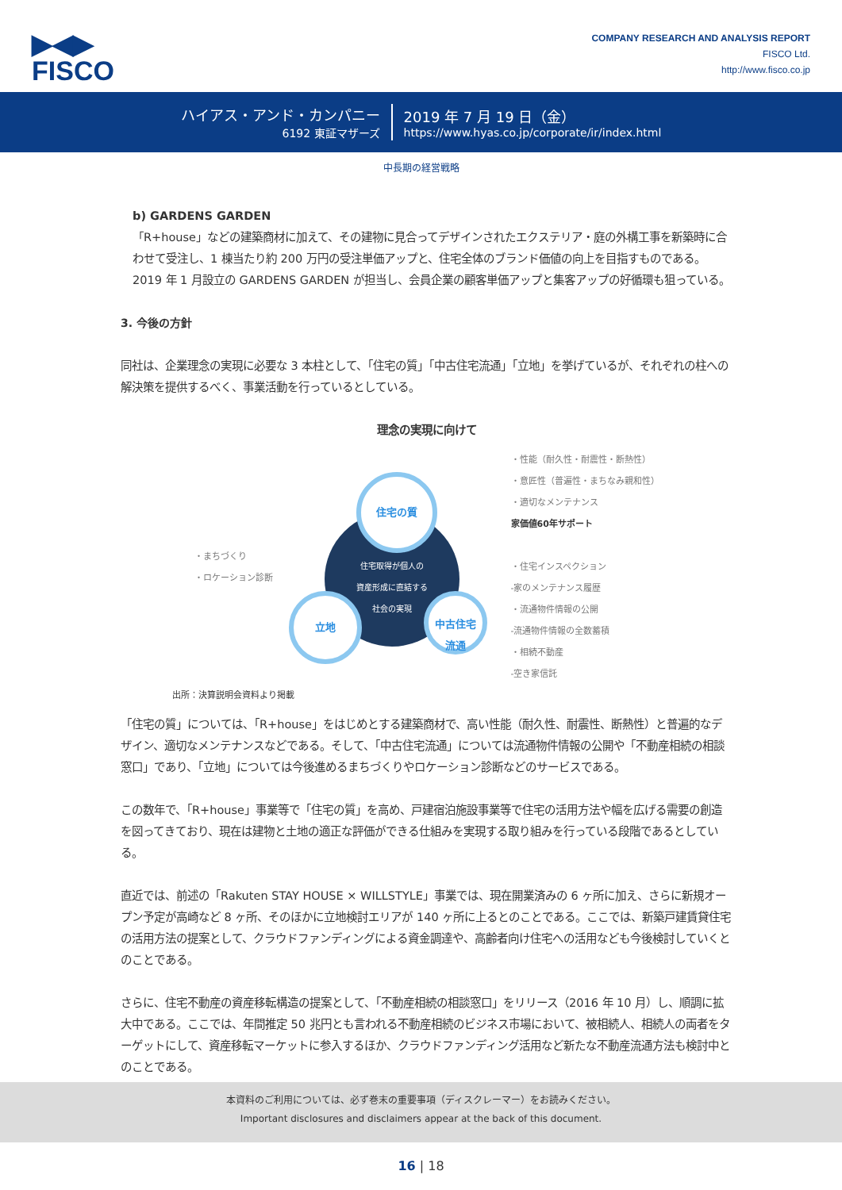▶◀▶
FISCO
COMPANY RESEARCH AND ANALYSIS REPORT
FISCO Ltd.
http://www.fisco.co.jp
ハイアス・アンド・カンパニー
6192 東証マザーズ
2019 年 7 月 19 日（金）
https://www.hyas.co.jp/corporate/ir/index.html
中長期の経営戦略
b) GARDENS GARDEN
「R+house」などの建築商材に加えて、その建物に見合ってデザインされたエクステリア・庭の外構工事を新築時に合わせて受注し、1 棟当たり約 200 万円の受注単価アップと、住宅全体のブランド価値の向上を目指すものである。2019 年 1 月設立の GARDENS GARDEN が担当し、会員企業の顧客単価アップと集客アップの好循環も狙っている。
3. 今後の方針
同社は、企業理念の実現に必要な 3 本柱として、「住宅の質」「中古住宅流通」「立地」を挙げているが、それぞれの柱への解決策を提供するべく、事業活動を行っているとしている。
理念の実現に向けて
・まちづくり
・ロケーション診断
住宅取得が個人の
資産形成に直結する
社会の実現
住宅の質
立地
中古住宅
流通
・性能（耐久性・耐震性・断熱性）
・意匠性（普遍性・まちなみ親和性）
・適切なメンテナンス
家価値60年サポート
・住宅インスペクション
-家のメンテナンス履歴
・流通物件情報の公開
-流通物件情報の全数蓄積
・相続不動産
-空き家信託
出所：決算説明会資料より掲載
「住宅の質」については、「R+house」をはじめとする建築商材で、高い性能（耐久性、耐震性、断熱性）と普遍的なデザイン、適切なメンテナンスなどである。そして、「中古住宅流通」については流通物件情報の公開や「不動産相続の相談窓口」であり、「立地」については今後進めるまちづくりやロケーション診断などのサービスである。
この数年で、「R+house」事業等で「住宅の質」を高め、戸建宿泊施設事業等で住宅の活用方法や幅を広げる需要の創造を図ってきており、現在は建物と土地の適正な評価ができる仕組みを実現する取り組みを行っている段階であるとしている。
直近では、前述の「Rakuten STAY HOUSE × WILLSTYLE」事業では、現在開業済みの 6 ヶ所に加え、さらに新規オープン予定が高崎など 8 ヶ所、そのほかに立地検討エリアが 140 ヶ所に上るとのことである。ここでは、新築戸建賃貸住宅の活用方法の提案として、クラウドファンディングによる資金調達や、高齢者向け住宅への活用なども今後検討していくとのことである。
さらに、住宅不動産の資産移転構造の提案として、「不動産相続の相談窓口」をリリース（2016 年 10 月）し、順調に拡大中である。ここでは、年間推定 50 兆円とも言われる不動産相続のビジネス市場において、被相続人、相続人の両者をターゲットにして、資産移転マーケットに参入するほか、クラウドファンディング活用など新たな不動産流通方法も検討中とのことである。
本資料のご利用については、必ず巻末の重要事項（ディスクレーマー）をお読みください。
Important disclosures and disclaimers appear at the back of this document.
16 | 18